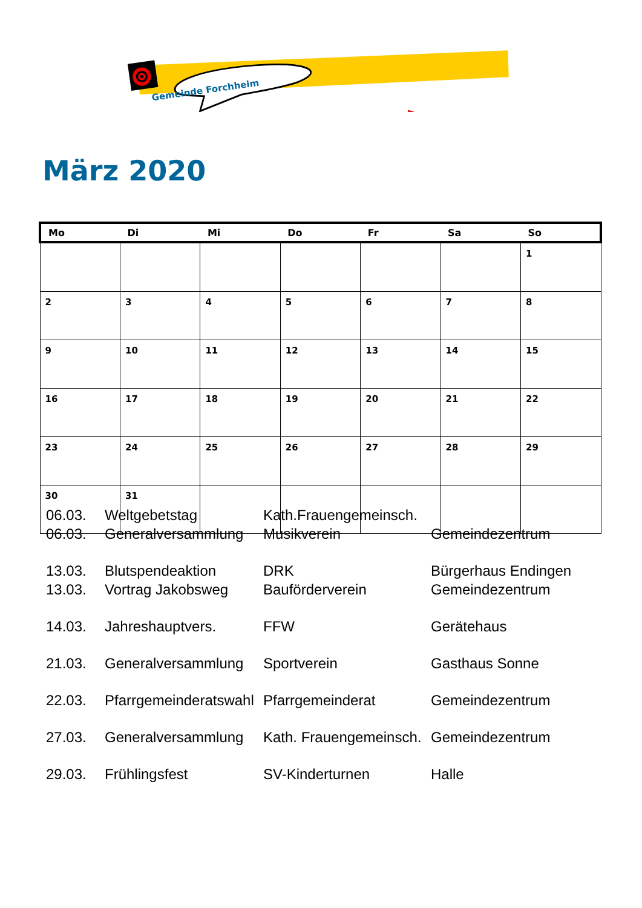Gemeinde Forchheim
März 2020
| Mo | Di | Mi | Do | Fr | Sa | So |
| --- | --- | --- | --- | --- | --- | --- |
| | | | | | | 1 |
| 2 | 3 | 4 | 5 | 6 | 7 | 8 |
| 9 | 10 | 11 | 12 | 13 | 14 | 15 |
| 16 | 17 | 18 | 19 | 20 | 21 | 22 |
| 23 | 24 | 25 | 26 | 27 | 28 | 29 |
| 30 | 31 | | | | | |
| 06.03. | Weltgebetstag | Kath.Frauengemeinsch. | |
| 06.03. | Generalversammlung | Musikverein | Gemeindezentrum |
| 13.03. | Blutspendeaktion | DRK | Bürgerhaus Endingen |
| 13.03. | Vortrag Jakobsweg | Bauförderverein | Gemeindezentrum |
| 14.03. | Jahreshauptvers. | FFW | Gerätehaus |
| 21.03. | Generalversammlung | Sportverein | Gasthaus Sonne |
| 22.03. | Pfarrgemeinderatswahl | Pfarrgemeinderat | Gemeindezentrum |
| 27.03. | Generalversammlung | Kath. Frauengemeinsch. | Gemeindezentrum |
| 29.03. | Frühlingsfest | SV-Kinderturnen | Halle |